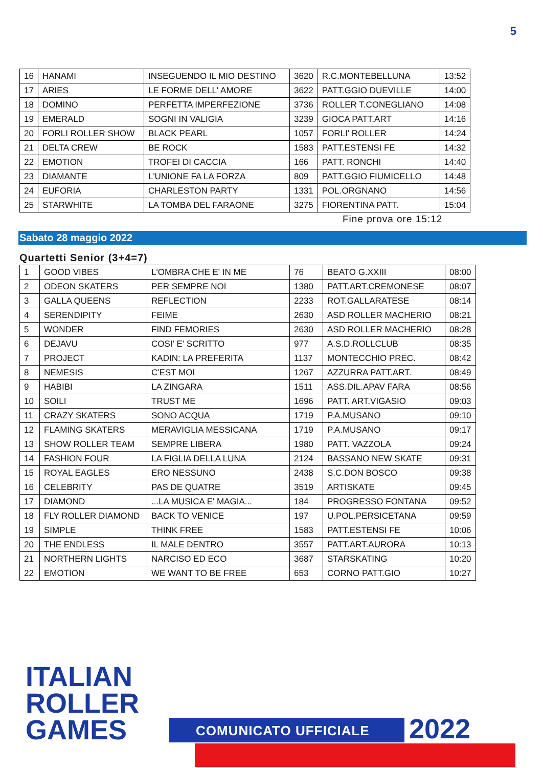5
| 16 | HANAMI | INSEGUENDO IL MIO DESTINO | 3620 | R.C.MONTEBELLUNA | 13:52 |
| 17 | ARIES | LE FORME DELL' AMORE | 3622 | PATT.GGIO DUEVILLE | 14:00 |
| 18 | DOMINO | PERFETTA IMPERFEZIONE | 3736 | ROLLER T.CONEGLIANO | 14:08 |
| 19 | EMERALD | SOGNI IN VALIGIA | 3239 | GIOCA PATT.ART | 14:16 |
| 20 | FORLI ROLLER SHOW | BLACK PEARL | 1057 | FORLI' ROLLER | 14:24 |
| 21 | DELTA CREW | BE ROCK | 1583 | PATT.ESTENSI FE | 14:32 |
| 22 | EMOTION | TROFEI DI CACCIA | 166 | PATT. RONCHI | 14:40 |
| 23 | DIAMANTE | L'UNIONE FA LA FORZA | 809 | PATT.GGIO FIUMICELLO | 14:48 |
| 24 | EUFORIA | CHARLESTON PARTY | 1331 | POL.ORGNANO | 14:56 |
| 25 | STARWHITE | LA TOMBA DEL FARAONE | 3275 | FIORENTINA PATT. | 15:04 |
Fine prova ore 15:12
Sabato 28 maggio 2022
Quartetti Senior (3+4=7)
| 1 | GOOD VIBES | L'OMBRA CHE E' IN ME | 76 | BEATO G.XXIII | 08:00 |
| 2 | ODEON SKATERS | PER SEMPRE NOI | 1380 | PATT.ART.CREMONESE | 08:07 |
| 3 | GALLA QUEENS | REFLECTION | 2233 | ROT.GALLARATESE | 08:14 |
| 4 | SERENDIPITY | FEIME | 2630 | ASD ROLLER MACHERIO | 08:21 |
| 5 | WONDER | FIND FEMORIES | 2630 | ASD ROLLER MACHERIO | 08:28 |
| 6 | DEJAVU | COSI' E' SCRITTO | 977 | A.S.D.ROLLCLUB | 08:35 |
| 7 | PROJECT | KADIN: LA PREFERITA | 1137 | MONTECCHIO PREC. | 08:42 |
| 8 | NEMESIS | C'EST MOI | 1267 | AZZURRA PATT.ART. | 08:49 |
| 9 | HABIBI | LA ZINGARA | 1511 | ASS.DIL.APAV FARA | 08:56 |
| 10 | SOILI | TRUST ME | 1696 | PATT. ART.VIGASIO | 09:03 |
| 11 | CRAZY SKATERS | SONO ACQUA | 1719 | P.A.MUSANO | 09:10 |
| 12 | FLAMING SKATERS | MERAVIGLIA MESSICANA | 1719 | P.A.MUSANO | 09:17 |
| 13 | SHOW ROLLER TEAM | SEMPRE LIBERA | 1980 | PATT. VAZZOLA | 09:24 |
| 14 | FASHION FOUR | LA FIGLIA DELLA LUNA | 2124 | BASSANO NEW SKATE | 09:31 |
| 15 | ROYAL EAGLES | ERO NESSUNO | 2438 | S.C.DON BOSCO | 09:38 |
| 16 | CELEBRITY | PAS DE QUATRE | 3519 | ARTISKATE | 09:45 |
| 17 | DIAMOND | ...LA MUSICA E' MAGIA... | 184 | PROGRESSO FONTANA | 09:52 |
| 18 | FLY ROLLER DIAMOND | BACK TO VENICE | 197 | U.POL.PERSICETANA | 09:59 |
| 19 | SIMPLE | THINK FREE | 1583 | PATT.ESTENSI FE | 10:06 |
| 20 | THE ENDLESS | IL MALE DENTRO | 3557 | PATT.ART.AURORA | 10:13 |
| 21 | NORTHERN LIGHTS | NARCISO ED ECO | 3687 | STARSKATING | 10:20 |
| 22 | EMOTION | WE WANT TO BE FREE | 653 | CORNO PATT.GIO | 10:27 |
ITALIAN
ROLLER
GAMES
COMUNICATO UFFICIALE 2022